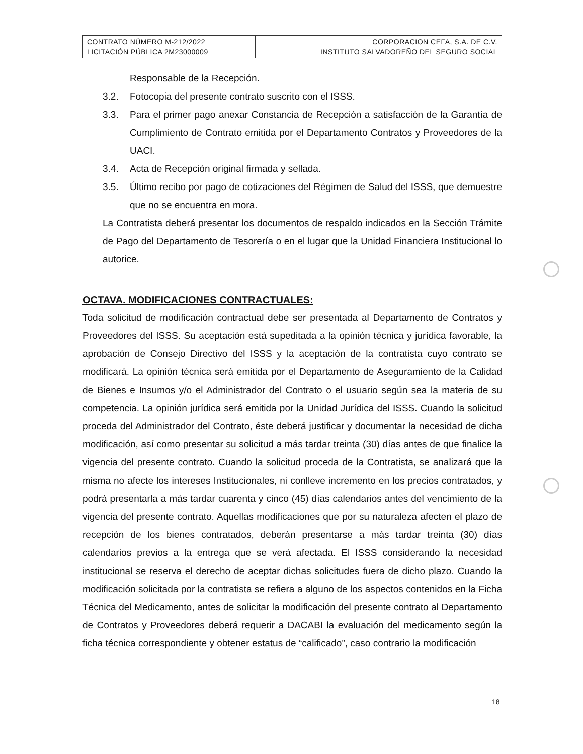| CONTRATO NÚMERO M-212/2022 LICITACIÓN PÚBLICA 2M23000009 | CORPORACION CEFA, S.A. DE C.V. INSTITUTO SALVADOREÑO DEL SEGURO SOCIAL |
Responsable de la Recepción.
3.2. Fotocopia del presente contrato suscrito con el ISSS.
3.3. Para el primer pago anexar Constancia de Recepción a satisfacción de la Garantía de Cumplimiento de Contrato emitida por el Departamento Contratos y Proveedores de la UACI.
3.4. Acta de Recepción original firmada y sellada.
3.5. Último recibo por pago de cotizaciones del Régimen de Salud del ISSS, que demuestre que no se encuentra en mora.
La Contratista deberá presentar los documentos de respaldo indicados en la Sección Trámite de Pago del Departamento de Tesorería o en el lugar que la Unidad Financiera Institucional lo autorice.
OCTAVA. MODIFICACIONES CONTRACTUALES:
Toda solicitud de modificación contractual debe ser presentada al Departamento de Contratos y Proveedores del ISSS. Su aceptación está supeditada a la opinión técnica y jurídica favorable, la aprobación de Consejo Directivo del ISSS y la aceptación de la contratista cuyo contrato se modificará. La opinión técnica será emitida por el Departamento de Aseguramiento de la Calidad de Bienes e Insumos y/o el Administrador del Contrato o el usuario según sea la materia de su competencia. La opinión jurídica será emitida por la Unidad Jurídica del ISSS. Cuando la solicitud proceda del Administrador del Contrato, éste deberá justificar y documentar la necesidad de dicha modificación, así como presentar su solicitud a más tardar treinta (30) días antes de que finalice la vigencia del presente contrato. Cuando la solicitud proceda de la Contratista, se analizará que la misma no afecte los intereses Institucionales, ni conlleve incremento en los precios contratados, y podrá presentarla a más tardar cuarenta y cinco (45) días calendarios antes del vencimiento de la vigencia del presente contrato. Aquellas modificaciones que por su naturaleza afecten el plazo de recepción de los bienes contratados, deberán presentarse a más tardar treinta (30) días calendarios previos a la entrega que se verá afectada. El ISSS considerando la necesidad institucional se reserva el derecho de aceptar dichas solicitudes fuera de dicho plazo. Cuando la modificación solicitada por la contratista se refiera a alguno de los aspectos contenidos en la Ficha Técnica del Medicamento, antes de solicitar la modificación del presente contrato al Departamento de Contratos y Proveedores deberá requerir a DACABI la evaluación del medicamento según la ficha técnica correspondiente y obtener estatus de “calificado”, caso contrario la modificación
18